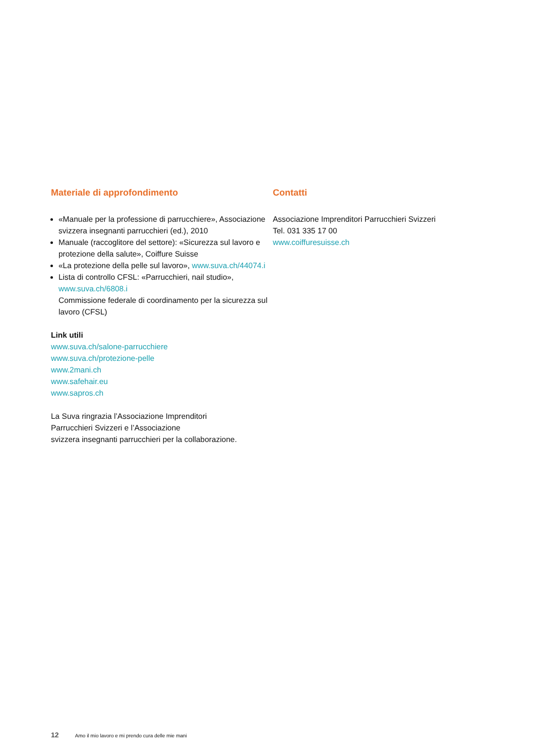Materiale di approfondimento
«Manuale per la professione di parrucchiere», Associazione svizzera insegnanti parrucchieri (ed.), 2010
Manuale (raccoglitore del settore): «Sicurezza sul lavoro e protezione della salute», Coiffure Suisse
«La protezione della pelle sul lavoro», www.suva.ch/44074.i
Lista di controllo CFSL: «Parrucchieri, nail studio», www.suva.ch/6808.i
Commissione federale di coordinamento per la sicurezza sul lavoro (CFSL)
Link utili
www.suva.ch/salone-parrucchiere
www.suva.ch/protezione-pelle
www.2mani.ch
www.safehair.eu
www.sapros.ch
La Suva ringrazia l’Associazione Imprenditori
Parrucchieri Svizzeri e l’Associazione
svizzera insegnanti parrucchieri per la collaborazione.
Contatti
Associazione Imprenditori Parrucchieri Svizzeri
Tel. 031 335 17 00
www.coiffuresuisse.ch
12 Amo il mio lavoro e mi prendo cura delle mie mani